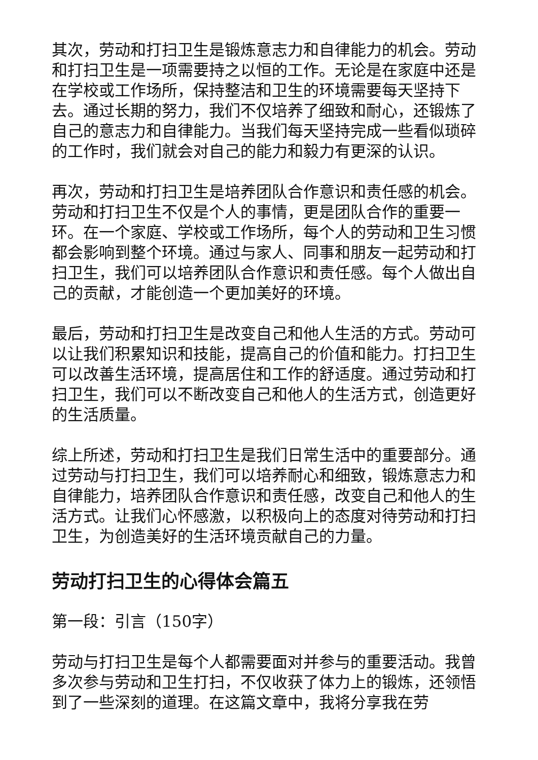其次，劳动和打扫卫生是锻炼意志力和自律能力的机会。劳动和打扫卫生是一项需要持之以恒的工作。无论是在家庭中还是在学校或工作场所，保持整洁和卫生的环境需要每天坚持下去。通过长期的努力，我们不仅培养了细致和耐心，还锻炼了自己的意志力和自律能力。当我们每天坚持完成一些看似琐碎的工作时，我们就会对自己的能力和毅力有更深的认识。
再次，劳动和打扫卫生是培养团队合作意识和责任感的机会。劳动和打扫卫生不仅是个人的事情，更是团队合作的重要一环。在一个家庭、学校或工作场所，每个人的劳动和卫生习惯都会影响到整个环境。通过与家人、同事和朋友一起劳动和打扫卫生，我们可以培养团队合作意识和责任感。每个人做出自己的贡献，才能创造一个更加美好的环境。
最后，劳动和打扫卫生是改变自己和他人生活的方式。劳动可以让我们积累知识和技能，提高自己的价值和能力。打扫卫生可以改善生活环境，提高居住和工作的舒适度。通过劳动和打扫卫生，我们可以不断改变自己和他人的生活方式，创造更好的生活质量。
综上所述，劳动和打扫卫生是我们日常生活中的重要部分。通过劳动与打扫卫生，我们可以培养耐心和细致，锻炼意志力和自律能力，培养团队合作意识和责任感，改变自己和他人的生活方式。让我们心怀感激，以积极向上的态度对待劳动和打扫卫生，为创造美好的生活环境贡献自己的力量。
劳动打扫卫生的心得体会篇五
第一段：引言（150字）
劳动与打扫卫生是每个人都需要面对并参与的重要活动。我曾多次参与劳动和卫生打扫，不仅收获了体力上的锻炼，还领悟到了一些深刻的道理。在这篇文章中，我将分享我在劳